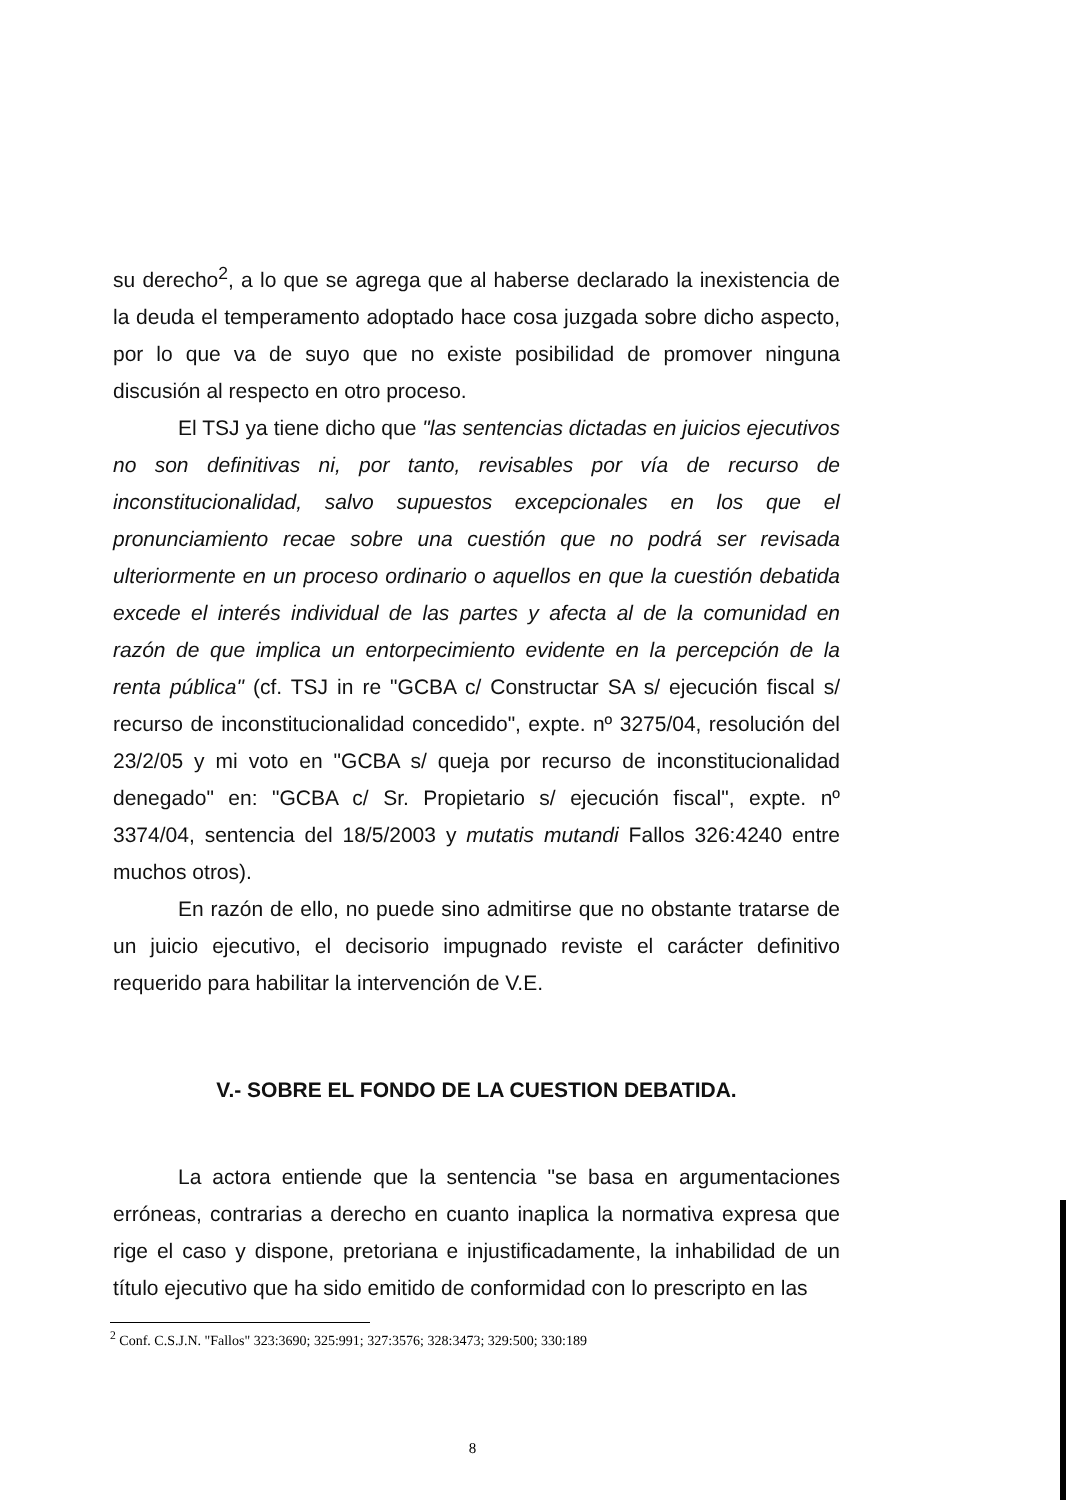su derecho<sup>2</sup>, a lo que se agrega que al haberse declarado la inexistencia de la deuda el temperamento adoptado hace cosa juzgada sobre dicho aspecto, por lo que va de suyo que no existe posibilidad de promover ninguna discusión al respecto en otro proceso.
El TSJ ya tiene dicho que "las sentencias dictadas en juicios ejecutivos no son definitivas ni, por tanto, revisables por vía de recurso de inconstitucionalidad, salvo supuestos excepcionales en los que el pronunciamiento recae sobre una cuestión que no podrá ser revisada ulteriormente en un proceso ordinario o aquellos en que la cuestión debatida excede el interés individual de las partes y afecta al de la comunidad en razón de que implica un entorpecimiento evidente en la percepción de la renta pública" (cf. TSJ in re "GCBA c/ Constructar SA s/ ejecución fiscal s/ recurso de inconstitucionalidad concedido", expte. nº 3275/04, resolución del 23/2/05 y mi voto en "GCBA s/ queja por recurso de inconstitucionalidad denegado" en: "GCBA c/ Sr. Propietario s/ ejecución fiscal", expte. nº 3374/04, sentencia del 18/5/2003 y mutatis mutandi Fallos 326:4240 entre muchos otros).
En razón de ello, no puede sino admitirse que no obstante tratarse de un juicio ejecutivo, el decisorio impugnado reviste el carácter definitivo requerido para habilitar la intervención de V.E.
V.- SOBRE EL FONDO DE LA CUESTION DEBATIDA.
La actora entiende que la sentencia "se basa en argumentaciones erróneas, contrarias a derecho en cuanto inaplica la normativa expresa que rige el caso y dispone, pretoriana e injustificadamente, la inhabilidad de un título ejecutivo que ha sido emitido de conformidad con lo prescripto en las
<sup>2</sup> Conf. C.S.J.N. "Fallos" 323:3690; 325:991; 327:3576; 328:3473; 329:500; 330:189
8